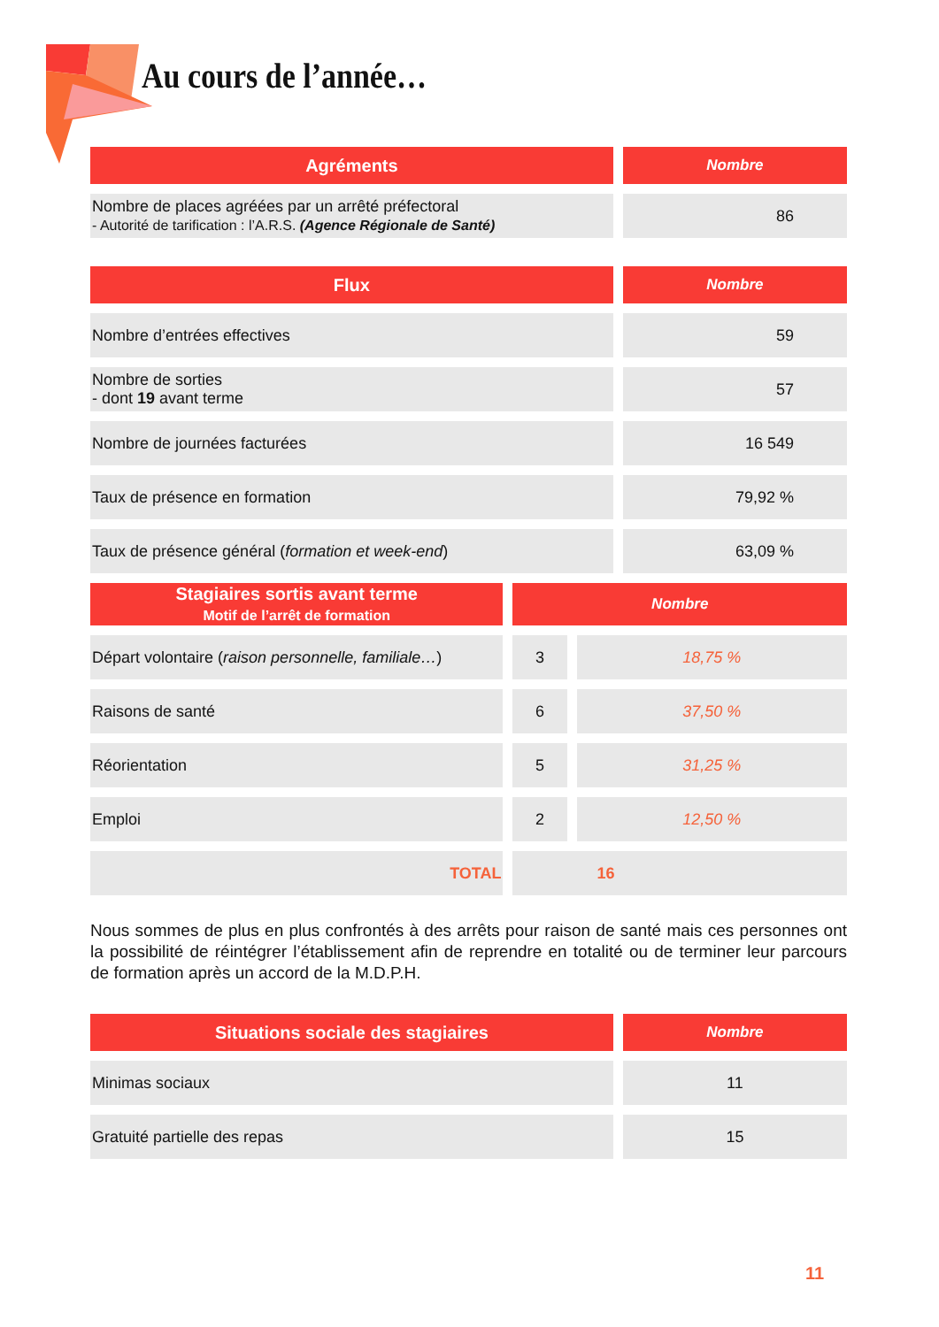Au cours de l’année…
| Agréments | Nombre |
| --- | --- |
| Nombre de places agréées par un arrêté préfectoral - Autorité de tarification : l’A.R.S. (Agence Régionale de Santé) | 86 |
| Flux | Nombre |
| --- | --- |
| Nombre d’entrées effectives | 59 |
| Nombre de sorties - dont 19 avant terme | 57 |
| Nombre de journées facturées | 16 549 |
| Taux de présence en formation | 79,92 % |
| Taux de présence général ( formation et week-end ) | 63,09 % |
| Stagiaires sortis avant terme Motif de l’arrêt de formation | Nombre | |
| --- | --- | --- |
| Départ volontaire ( raison personnelle, familiale… ) | 3 | 18,75 % |
| Raisons de santé | 6 | 37,50 % |
| Réorientation | 5 | 31,25 % |
| Emploi | 2 | 12,50 % |
| TOTAL | 16 | |
Nous sommes de plus en plus confrontés à des arrêts pour raison de santé mais ces personnes ont la possibilité de réintégrer l’établissement afin de reprendre en totalité ou de terminer leur parcours de formation après un accord de la M.D.P.H.
| Situations sociale des stagiaires | Nombre |
| --- | --- |
| Minimas sociaux | 11 |
| Gratuité partielle des repas | 15 |
11